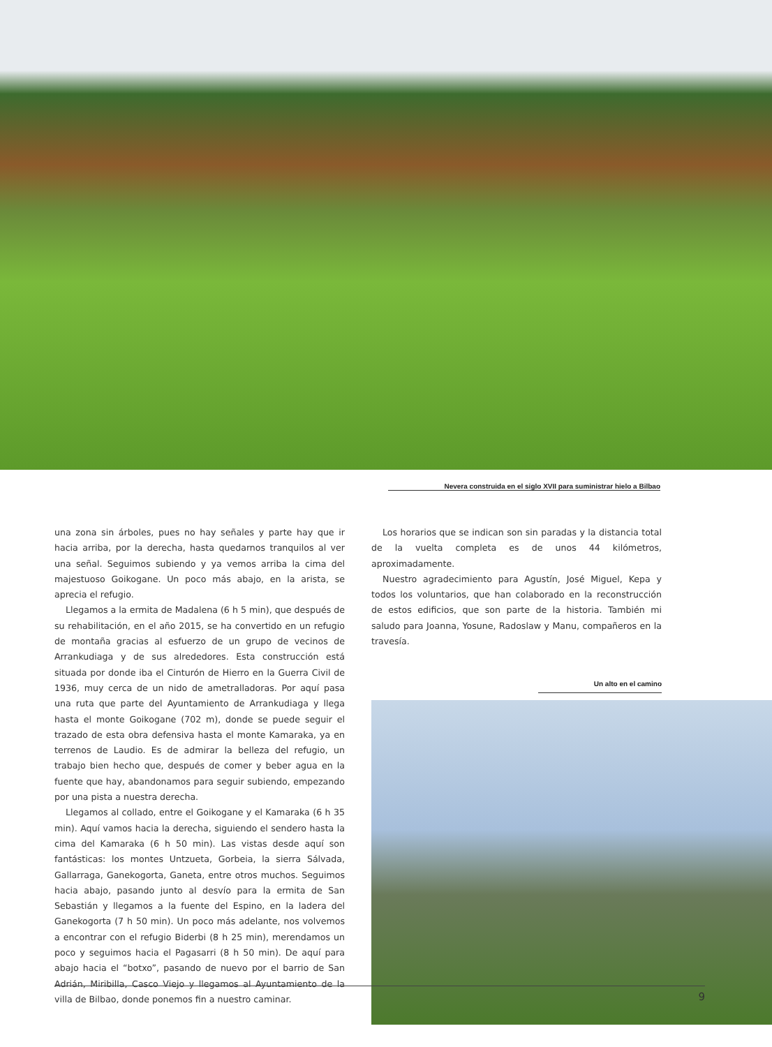Nevera construida en el siglo XVII para suministrar hielo a Bilbao
una zona sin árboles, pues no hay señales y parte hay que ir hacia arriba, por la derecha, hasta quedarnos tranquilos al ver una señal. Seguimos subiendo y ya vemos arriba la cima del majestuoso Goikogane. Un poco más abajo, en la arista, se aprecia el refugio.
Llegamos a la ermita de Madalena (6 h 5 min), que después de su rehabilitación, en el año 2015, se ha convertido en un refugio de montaña gracias al esfuerzo de un grupo de vecinos de Arrankudiaga y de sus alrededores. Esta construcción está situada por donde iba el Cinturón de Hierro en la Guerra Civil de 1936, muy cerca de un nido de ametralladoras. Por aquí pasa una ruta que parte del Ayuntamiento de Arrankudiaga y llega hasta el monte Goikogane (702 m), donde se puede seguir el trazado de esta obra defensiva hasta el monte Kamaraka, ya en terrenos de Laudio. Es de admirar la belleza del refugio, un trabajo bien hecho que, después de comer y beber agua en la fuente que hay, abandonamos para seguir subiendo, empezando por una pista a nuestra derecha.
Llegamos al collado, entre el Goikogane y el Kamaraka (6 h 35 min). Aquí vamos hacia la derecha, siguiendo el sendero hasta la cima del Kamaraka (6 h 50 min). Las vistas desde aquí son fantásticas: los montes Untzueta, Gorbeia, la sierra Sálvada, Gallarraga, Ganekogorta, Ganeta, entre otros muchos. Seguimos hacia abajo, pasando junto al desvío para la ermita de San Sebastián y llegamos a la fuente del Espino, en la ladera del Ganekogorta (7 h 50 min). Un poco más adelante, nos volvemos a encontrar con el refugio Biderbi (8 h 25 min), merendamos un poco y seguimos hacia el Pagasarri (8 h 50 min). De aquí para abajo hacia el “botxo”, pasando de nuevo por el barrio de San Adrián, Miribilla, Casco Viejo y llegamos al Ayuntamiento de la villa de Bilbao, donde ponemos fin a nuestro caminar.
Los horarios que se indican son sin paradas y la distancia total de la vuelta completa es de unos 44 kilómetros, aproximadamente.
Nuestro agradecimiento para Agustín, José Miguel, Kepa y todos los voluntarios, que han colaborado en la reconstrucción de estos edificios, que son parte de la historia. También mi saludo para Joanna, Yosune, Radoslaw y Manu, compañeros en la travesía.
Un alto en el camino
9